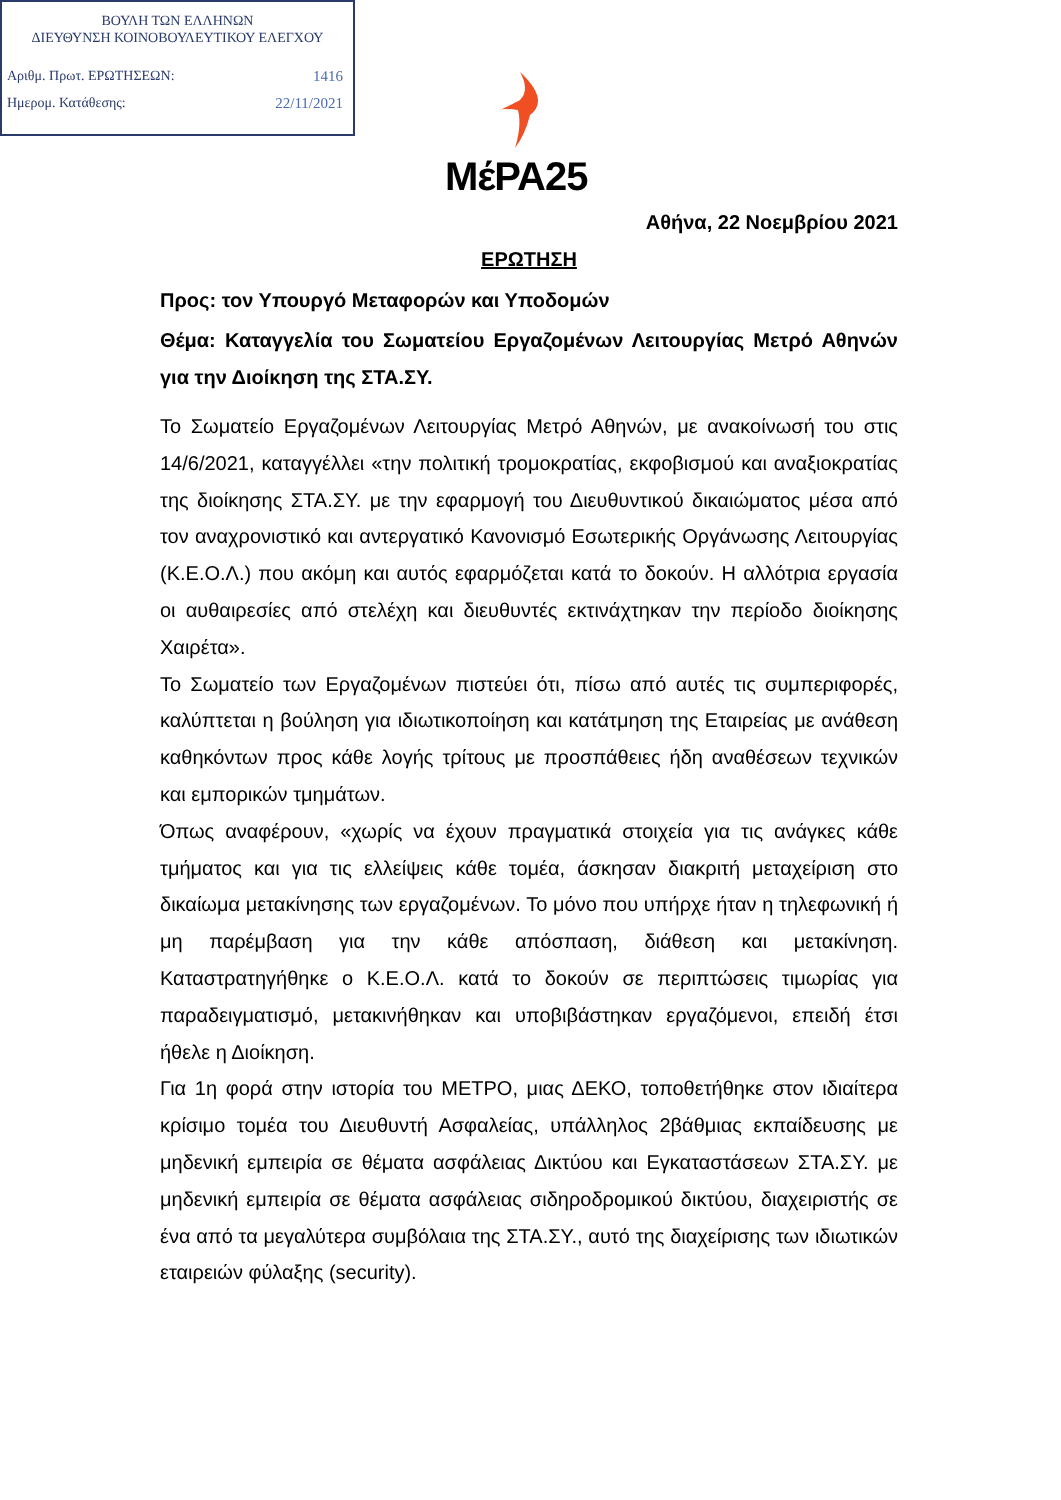ΒΟΥΛΗ ΤΩΝ ΕΛΛΗΝΩΝ
ΔΙΕΥΘΥΝΣΗ ΚΟΙΝΟΒΟΥΛΕΥΤΙΚΟΥ ΕΛΕΓΧΟΥ
Αριθμ. Πρωτ. ΕΡΩΤΗΣΕΩΝ: 1416
Ημερομ. Κατάθεσης: 22/11/2021
ΜέΡΑ25
Αθήνα, 22 Νοεμβρίου 2021
ΕΡΩΤΗΣΗ
Προς: τον Υπουργό Μεταφορών και Υποδομών
Θέμα: Καταγγελία του Σωματείου Εργαζομένων Λειτουργίας Μετρό Αθηνών για την Διοίκηση της ΣΤΑ.ΣΥ.
Το Σωματείο Εργαζομένων Λειτουργίας Μετρό Αθηνών, με ανακοίνωσή του στις 14/6/2021, καταγγέλλει «την πολιτική τρομοκρατίας, εκφοβισμού και αναξιοκρατίας της διοίκησης ΣΤΑ.ΣΥ. με την εφαρμογή του Διευθυντικού δικαιώματος μέσα από τον αναχρονιστικό και αντεργατικό Κανονισμό Εσωτερικής Οργάνωσης Λειτουργίας (Κ.Ε.Ο.Λ.) που ακόμη και αυτός εφαρμόζεται κατά το δοκούν. Η αλλότρια εργασία οι αυθαιρεσίες από στελέχη και διευθυντές εκτινάχτηκαν την περίοδο διοίκησης Χαιρέτα».
Το Σωματείο των Εργαζομένων πιστεύει ότι, πίσω από αυτές τις συμπεριφορές, καλύπτεται η βούληση για ιδιωτικοποίηση και κατάτμηση της Εταιρείας με ανάθεση καθηκόντων προς κάθε λογής τρίτους με προσπάθειες ήδη αναθέσεων τεχνικών και εμπορικών τμημάτων.
Όπως αναφέρουν, «χωρίς να έχουν πραγματικά στοιχεία για τις ανάγκες κάθε τμήματος και για τις ελλείψεις κάθε τομέα, άσκησαν διακριτή μεταχείριση στο δικαίωμα μετακίνησης των εργαζομένων. Το μόνο που υπήρχε ήταν η τηλεφωνική ή μη παρέμβαση για την κάθε απόσπαση, διάθεση και μετακίνηση. Καταστρατηγήθηκε ο Κ.Ε.Ο.Λ. κατά το δοκούν σε περιπτώσεις τιμωρίας για παραδειγματισμό, μετακινήθηκαν και υποβιβάστηκαν εργαζόμενοι, επειδή έτσι ήθελε η Διοίκηση.
Για 1η φορά στην ιστορία του ΜΕΤΡΟ, μιας ΔΕΚΟ, τοποθετήθηκε στον ιδιαίτερα κρίσιμο τομέα του Διευθυντή Ασφαλείας, υπάλληλος 2βάθμιας εκπαίδευσης με μηδενική εμπειρία σε θέματα ασφάλειας Δικτύου και Εγκαταστάσεων ΣΤΑ.ΣΥ. με μηδενική εμπειρία σε θέματα ασφάλειας σιδηροδρομικού δικτύου, διαχειριστής σε ένα από τα μεγαλύτερα συμβόλαια της ΣΤΑ.ΣΥ., αυτό της διαχείρισης των ιδιωτικών εταιρειών φύλαξης (security).